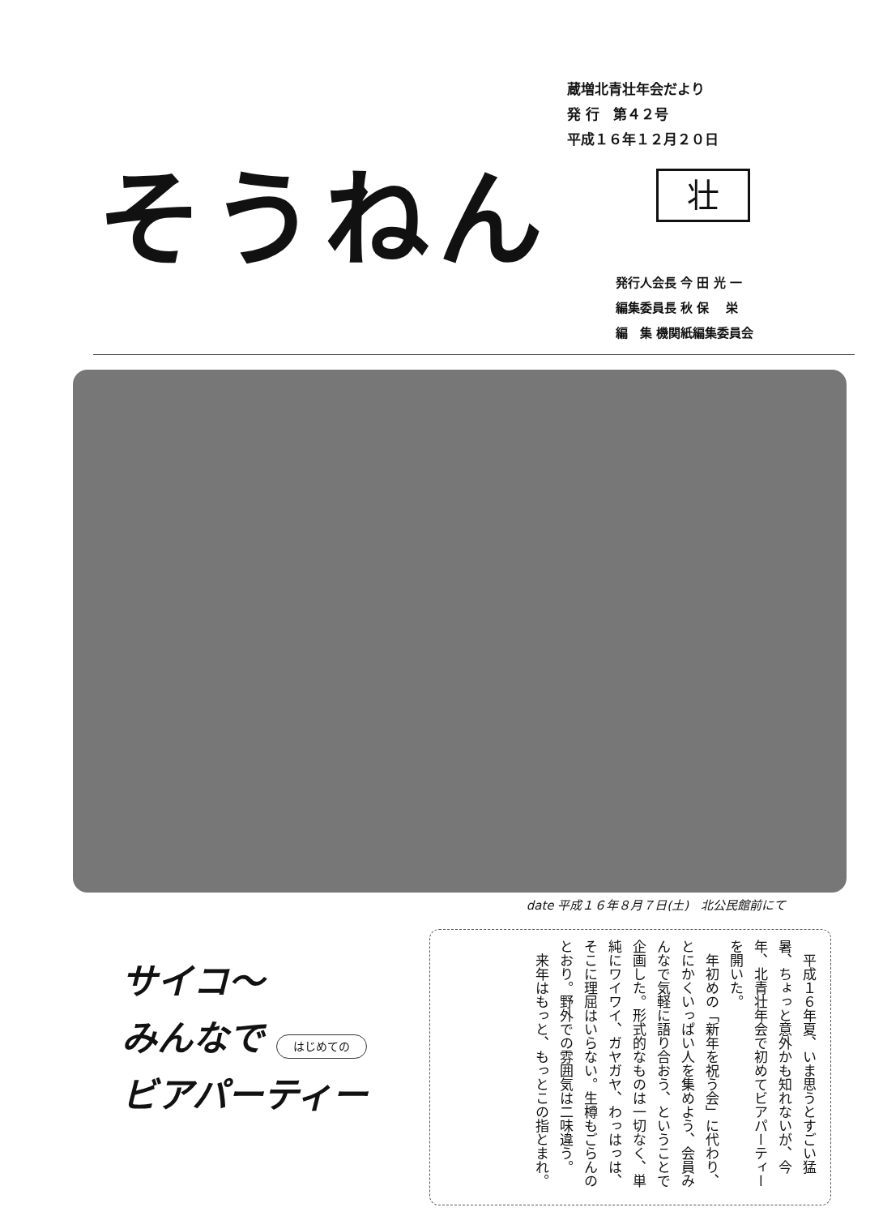そうねん
蔵増北青壮年会だより
発 行　第４２号
平成１６年１２月２０日
壮
発行人会長 今 田 光 一
編集委員長 秋 保　 栄
編　集 機関紙編集委員会
date 平成１６年８月７日(土)　北公民館前にて
サイコ～
みんなで はじめての
ビアパーティー
　平成１６年夏、いま思うとすごい猛暑、ちょっと意外かも知れないが、今年、北青壮年会で初めてビアパーティーを開いた。
　年初めの「新年を祝う会」に代わり、とにかくいっぱい人を集めよう、会員みんなで気軽に語り合おう、ということで企画した。形式的なものは一切なく、単純にワイワイ、ガヤガヤ、わっはっは、そこに理屈はいらない。生樽もごらんのとおり。野外での雰囲気は二味違う。
　来年はもっと、もっとこの指とまれ。